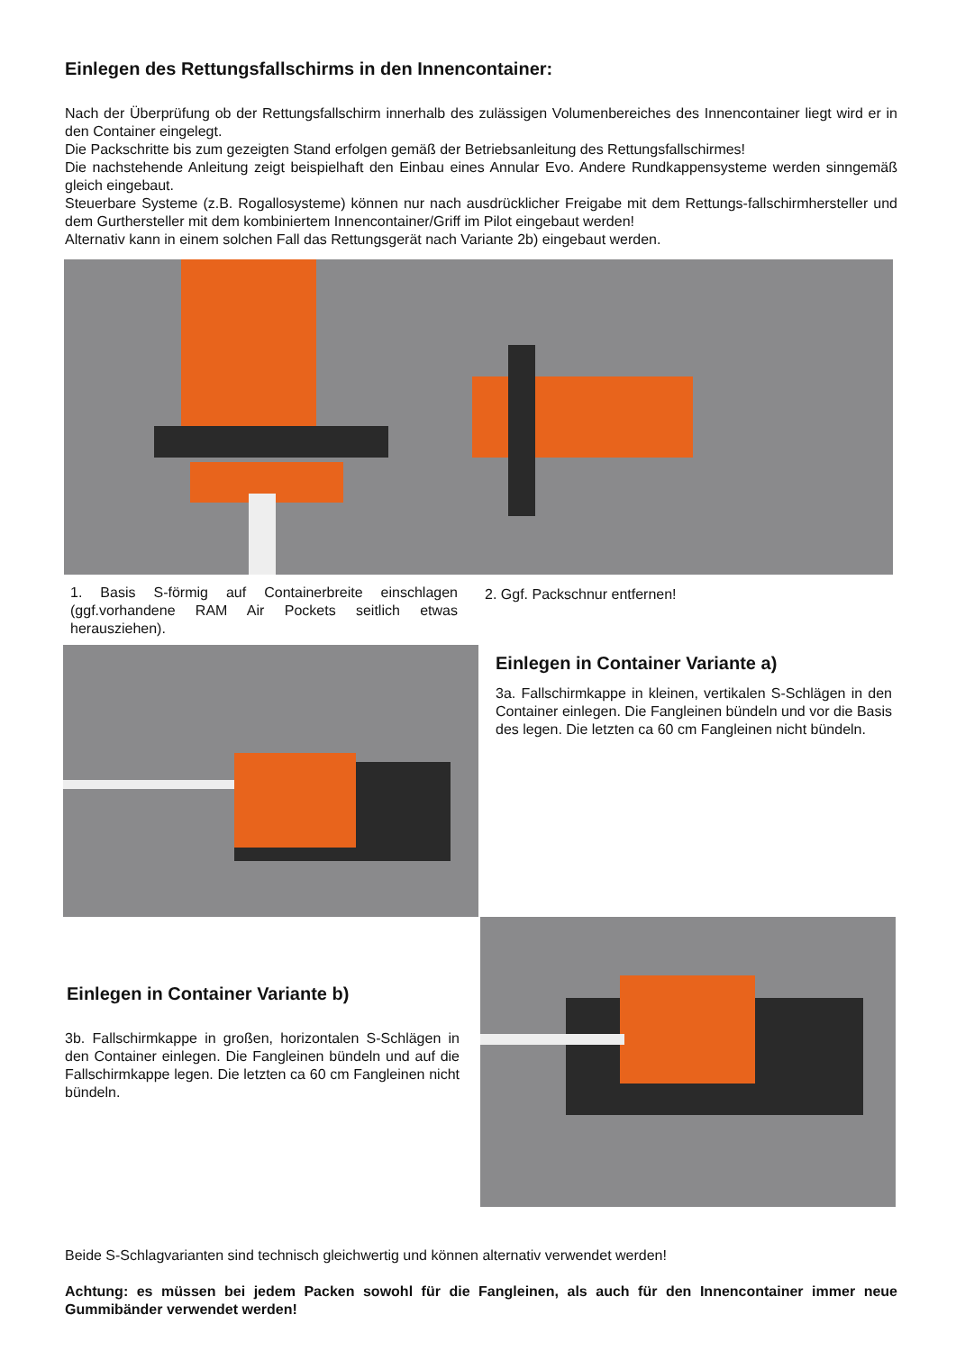Einlegen des Rettungsfallschirms in den Innencontainer:
Nach der Überprüfung ob der Rettungsfallschirm innerhalb des zulässigen Volumenbereiches des Innencontainer liegt wird er in den Container eingelegt.
Die Packschritte bis zum gezeigten Stand erfolgen gemäß der Betriebsanleitung des Rettungsfallschirmes!
Die nachstehende Anleitung zeigt beispielhaft den Einbau eines Annular Evo. Andere Rundkappensysteme werden sinngemäß gleich eingebaut.
Steuerbare Systeme (z.B. Rogallosysteme) können nur nach ausdrücklicher Freigabe mit dem Rettungs-fallschirmhersteller und dem Gurthersteller mit dem kombiniertem Innencontainer/Griff im Pilot eingebaut werden!
Alternativ kann in einem solchen Fall das Rettungsgerät nach Variante 2b) eingebaut werden.
1. Basis S-förmig auf Containerbreite einschlagen (ggf.vorhandene RAM Air Pockets seitlich etwas herausziehen).
2. Ggf. Packschnur entfernen!
Einlegen in Container Variante a)
3a. Fallschirmkappe in kleinen, vertikalen S-Schlägen in den Container einlegen. Die Fangleinen bündeln und vor die Basis des legen. Die letzten ca 60 cm Fangleinen nicht bündeln.
Einlegen in Container Variante b)
3b. Fallschirmkappe in großen, horizontalen S-Schlägen in den Container einlegen. Die Fangleinen bündeln und auf die Fallschirmkappe legen. Die letzten ca 60 cm Fangleinen nicht bündeln.
Beide S-Schlagvarianten sind technisch gleichwertig und können alternativ verwendet werden!
Achtung: es müssen bei jedem Packen sowohl für die Fangleinen, als auch für den Innencontainer immer neue Gummibänder verwendet werden!